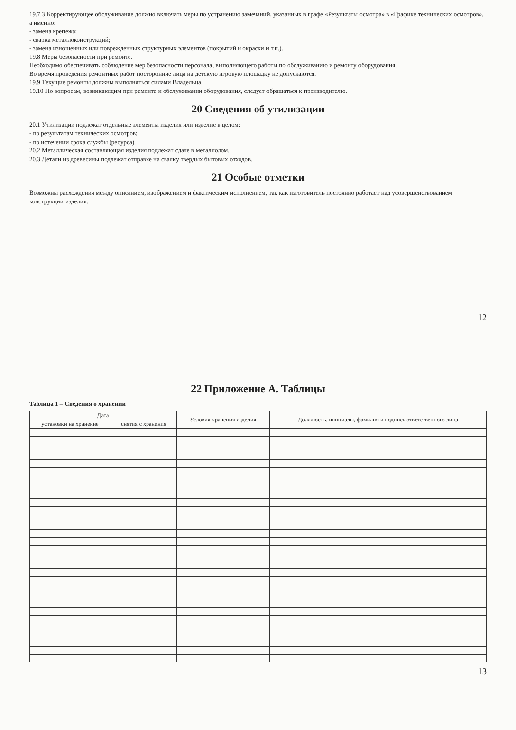19.7.3 Корректирующее обслуживание должно включать меры по устранению замечаний, указанных в графе «Результаты осмотра» в «Графике технических осмотров», а именно:
- замена крепежа;
- сварка металлоконструкций;
- замена изношенных или поврежденных структурных элементов (покрытий и окраски и т.п.).
19.8 Меры безопасности при ремонте.
Необходимо обеспечивать соблюдение мер безопасности персонала, выполняющего работы по обслуживанию и ремонту оборудования.
Во время проведения ремонтных работ посторонние лица на детскую игровую площадку не допускаются.
19.9 Текущие ремонты должны выполняться силами Владельца.
19.10 По вопросам, возникающим при ремонте и обслуживании оборудования, следует обращаться к производителю.
20 Сведения об утилизации
20.1 Утилизации подлежат отдельные элементы изделия или изделие в целом:
- по результатам технических осмотров;
- по истечении срока службы (ресурса).
20.2 Металлическая составляющая изделия подлежат сдаче в металлолом.
20.3 Детали из древесины подлежат отправке на свалку твердых бытовых отходов.
21 Особые отметки
Возможны расхождения между описанием, изображением и фактическим исполнением, так как изготовитель постоянно работает над усовершенствованием конструкции изделия.
12
22 Приложение А. Таблицы
Таблица 1 – Сведения о хранении
| Дата | | Условия хранения изделия | Должность, инициалы, фамилия и подпись ответственного лица |
| --- | --- | --- | --- |
| установки на хранение | снятия с хранения | | |
13